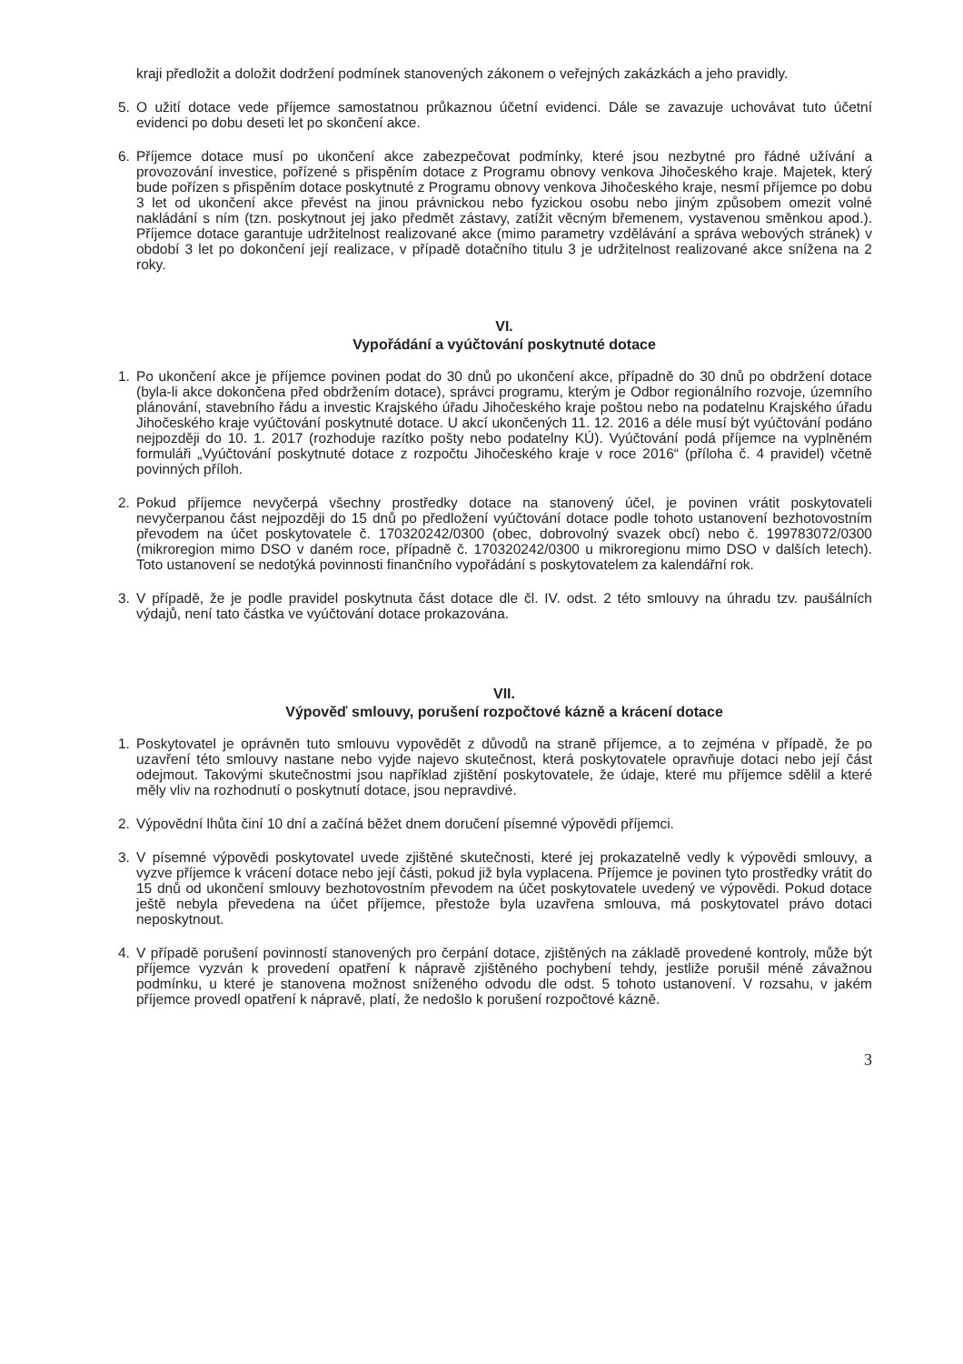kraji předložit a doložit dodržení podmínek stanovených zákonem o veřejných zakázkách a jeho pravidly.
5. O užití dotace vede příjemce samostatnou průkaznou účetní evidenci. Dále se zavazuje uchovávat tuto účetní evidenci po dobu deseti let po skončení akce.
6. Příjemce dotace musí po ukončení akce zabezpečovat podmínky, které jsou nezbytné pro řádné užívání a provozování investice, pořízené s přispěním dotace z Programu obnovy venkova Jihočeského kraje. Majetek, který bude pořízen s přispěním dotace poskytnuté z Programu obnovy venkova Jihočeského kraje, nesmí příjemce po dobu 3 let od ukončení akce převést na jinou právnickou nebo fyzickou osobu nebo jiným způsobem omezit volné nakládání s ním (tzn. poskytnout jej jako předmět zástavy, zatížit věcným břemenem, vystavenou směnkou apod.). Příjemce dotace garantuje udržitelnost realizované akce (mimo parametry vzdělávání a správa webových stránek) v období 3 let po dokončení její realizace, v případě dotačního titulu 3 je udržitelnost realizované akce snížena na 2 roky.
VI.
Vypořádání a vyúčtování poskytnuté dotace
1. Po ukončení akce je příjemce povinen podat do 30 dnů po ukončení akce, případně do 30 dnů po obdržení dotace (byla-li akce dokončena před obdržením dotace), správci programu, kterým je Odbor regionálního rozvoje, územního plánování, stavebního řádu a investic Krajského úřadu Jihočeského kraje poštou nebo na podatelnu Krajského úřadu Jihočeského kraje vyúčtování poskytnuté dotace. U akcí ukončených 11. 12. 2016 a déle musí být vyúčtování podáno nejpozději do 10. 1. 2017 (rozhoduje razítko pošty nebo podatelny KÚ). Vyúčtování podá příjemce na vyplněném formuláři „Vyúčtování poskytnuté dotace z rozpočtu Jihočeského kraje v roce 2016“ (příloha č. 4 pravidel) včetně povinných příloh.
2. Pokud příjemce nevyčerpá všechny prostředky dotace na stanovený účel, je povinen vrátit poskytovateli nevyčerpanou část nejpozději do 15 dnů po předložení vyúčtování dotace podle tohoto ustanovení bezhotovostním převodem na účet poskytovatele č. 170320242/0300 (obec, dobrovolný svazek obcí) nebo č. 199783072/0300 (mikroregion mimo DSO v daném roce, případně č. 170320242/0300 u mikroregionu mimo DSO v dalších letech). Toto ustanovení se nedotýká povinnosti finančního vypořádání s poskytovatelem za kalendářní rok.
3. V případě, že je podle pravidel poskytnuta část dotace dle čl. IV. odst. 2 této smlouvy na úhradu tzv. paušálních výdajů, není tato částka ve vyúčtování dotace prokazována.
VII.
Výpověď smlouvy, porušení rozpočtové kázně a krácení dotace
1. Poskytovatel je oprávněn tuto smlouvu vypovědět z důvodů na straně příjemce, a to zejména v případě, že po uzavření této smlouvy nastane nebo vyjde najevo skutečnost, která poskytovatele opravňuje dotaci nebo její část odejmout. Takovými skutečnostmi jsou například zjištění poskytovatele, že údaje, které mu příjemce sdělil a které měly vliv na rozhodnutí o poskytnutí dotace, jsou nepravdivé.
2. Výpovědní lhůta činí 10 dní a začíná běžet dnem doručení písemné výpovědi příjemci.
3. V písemné výpovědi poskytovatel uvede zjištěné skutečnosti, které jej prokazatelně vedly k výpovědi smlouvy, a vyzve příjemce k vrácení dotace nebo její části, pokud již byla vyplacena. Příjemce je povinen tyto prostředky vrátit do 15 dnů od ukončení smlouvy bezhotovostním převodem na účet poskytovatele uvedený ve výpovědi. Pokud dotace ještě nebyla převedena na účet příjemce, přestože byla uzavřena smlouva, má poskytovatel právo dotaci neposkytnout.
4. V případě porušení povinností stanovených pro čerpání dotace, zjištěných na základě provedené kontroly, může být příjemce vyzván k provedení opatření k nápravě zjištěného pochybení tehdy, jestliže porušil méně závažnou podmínku, u které je stanovena možnost sníženého odvodu dle odst. 5 tohoto ustanovení. V rozsahu, v jakém příjemce provedl opatření k nápravě, platí, že nedošlo k porušení rozpočtové kázně.
3